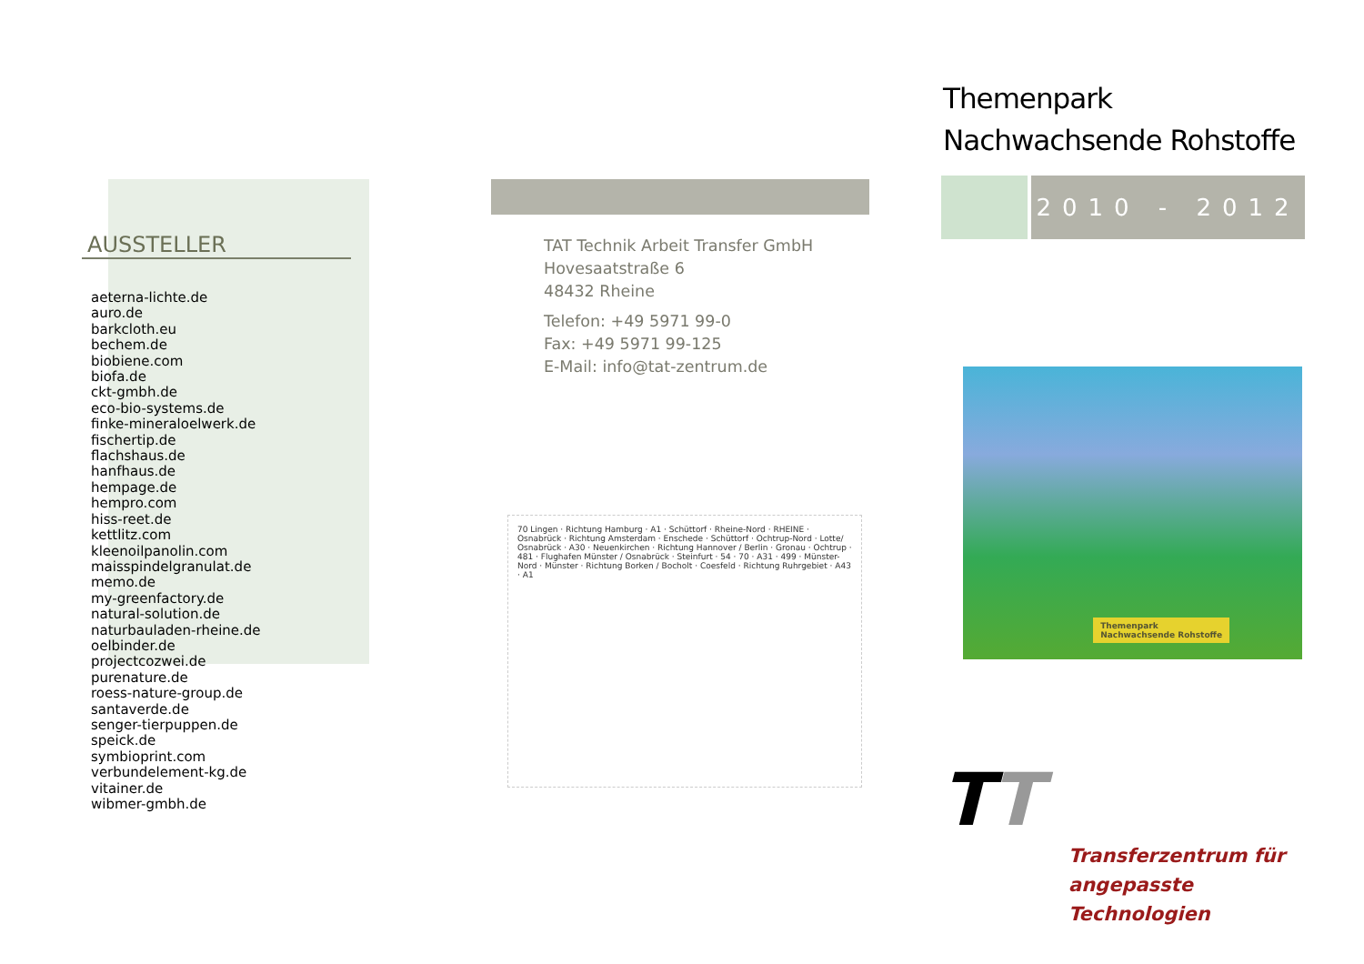AUSSTELLER
aeterna-lichte.de
auro.de
barkcloth.eu
bechem.de
biobiene.com
biofa.de
ckt-gmbh.de
eco-bio-systems.de
finke-mineraloelwerk.de
fischertip.de
flachshaus.de
hanfhaus.de
hempage.de
hempro.com
hiss-reet.de
kettlitz.com
kleenoilpanolin.com
maisspindelgranulat.de
memo.de
my-greenfactory.de
natural-solution.de
naturbauladen-rheine.de
oelbinder.de
projectcozwei.de
purenature.de
roess-nature-group.de
santaverde.de
senger-tierpuppen.de
speick.de
symbioprint.com
verbundelement-kg.de
vitainer.de
wibmer-gmbh.de
TAT Technik Arbeit Transfer GmbH
Hovesaatstraße 6
48432 Rheine
Telefon: +49 5971 99-0
Fax: +49 5971 99-125
E-Mail: info@tat-zentrum.de
70 Lingen · Richtung Hamburg · A1 · Schüttorf · Rheine-Nord · RHEINE · Osnabrück · Richtung Amsterdam · Enschede · Schüttorf · Ochtrup-Nord · Lotte/ Osnabrück · A30 · Neuenkirchen · Richtung Hannover / Berlin · Gronau · Ochtrup · 481 · Flughafen Münster / Osnabrück · Steinfurt · 54 · 70 · A31 · 499 · Münster-Nord · Münster · Richtung Borken / Bocholt · Coesfeld · Richtung Ruhrgebiet · A43 · A1
Themenpark
Nachwachsende Rohstoffe
2010 - 2012
Themenpark
Nachwachsende Rohstoffe
TT
Transferzentrum für
angepasste Technologien